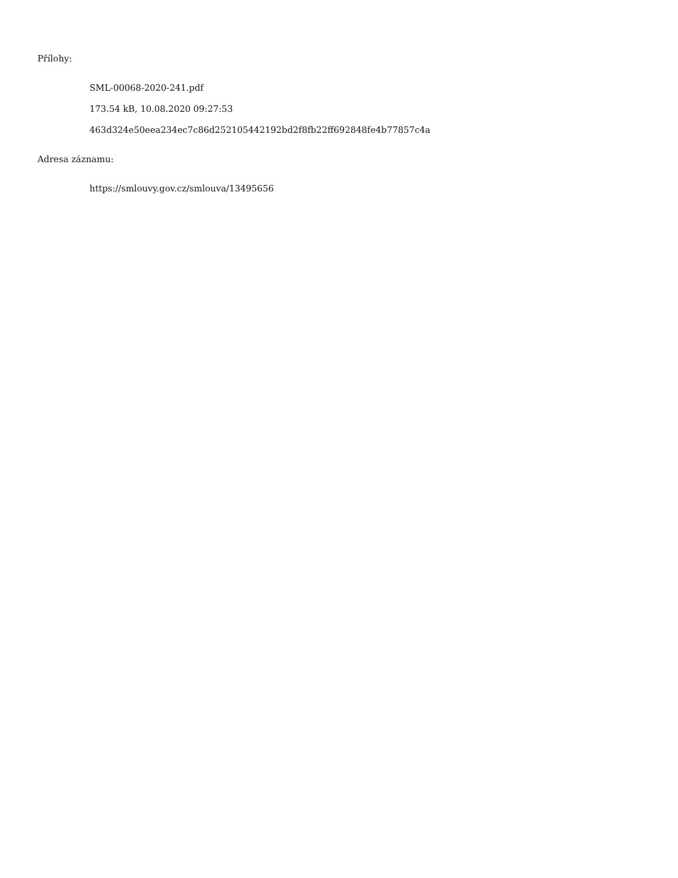Přílohy:
SML-00068-2020-241.pdf
173.54 kB, 10.08.2020 09:27:53
463d324e50eea234ec7c86d252105442192bd2f8fb22ff692848fe4b77857c4a
Adresa záznamu:
https://smlouvy.gov.cz/smlouva/13495656